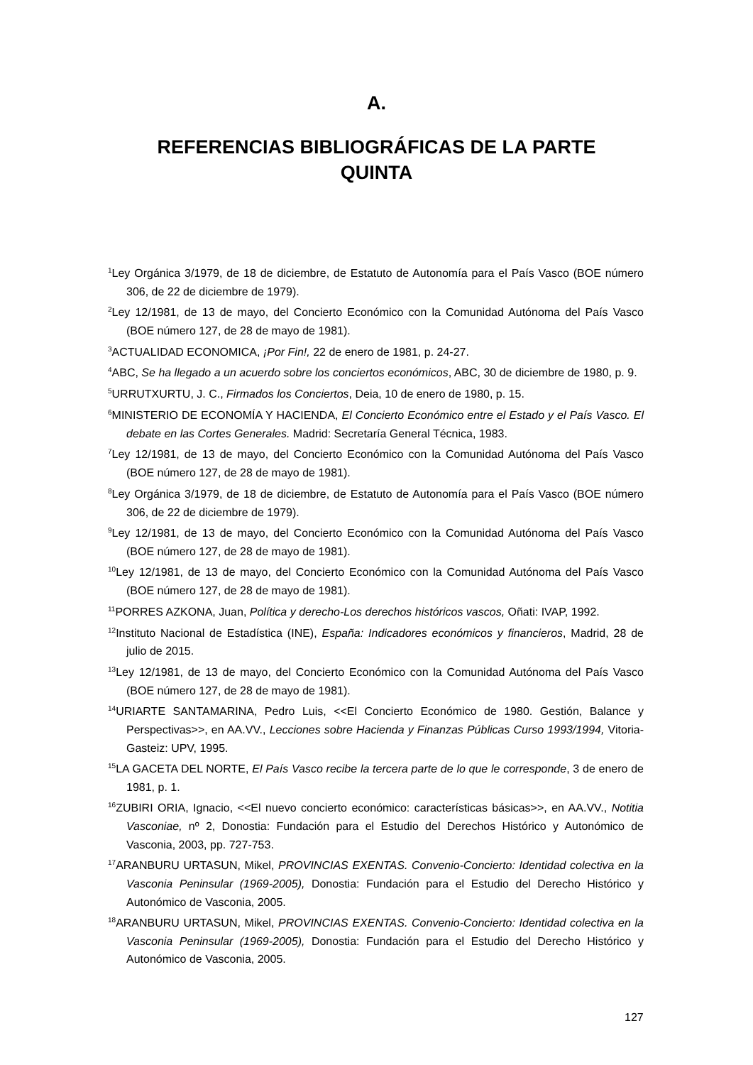A.
REFERENCIAS BIBLIOGRÁFICAS DE LA PARTE QUINTA
<sup>1</sup> Ley Orgánica 3/1979, de 18 de diciembre, de Estatuto de Autonomía para el País Vasco (BOE número 306, de 22 de diciembre de 1979).
<sup>2</sup> Ley 12/1981, de 13 de mayo, del Concierto Económico con la Comunidad Autónoma del País Vasco (BOE número 127, de 28 de mayo de 1981).
<sup>3</sup> ACTUALIDAD ECONOMICA, ¡Por Fin!, 22 de enero de 1981, p. 24-27.
<sup>4</sup> ABC, Se ha llegado a un acuerdo sobre los conciertos económicos, ABC, 30 de diciembre de 1980, p. 9.
<sup>5</sup> URRUTXURTU, J. C., Firmados los Conciertos, Deia, 10 de enero de 1980, p. 15.
<sup>6</sup> MINISTERIO DE ECONOMÍA Y HACIENDA, El Concierto Económico entre el Estado y el País Vasco. El debate en las Cortes Generales. Madrid: Secretaría General Técnica, 1983.
<sup>7</sup> Ley 12/1981, de 13 de mayo, del Concierto Económico con la Comunidad Autónoma del País Vasco (BOE número 127, de 28 de mayo de 1981).
<sup>8</sup> Ley Orgánica 3/1979, de 18 de diciembre, de Estatuto de Autonomía para el País Vasco (BOE número 306, de 22 de diciembre de 1979).
<sup>9</sup> Ley 12/1981, de 13 de mayo, del Concierto Económico con la Comunidad Autónoma del País Vasco (BOE número 127, de 28 de mayo de 1981).
<sup>10</sup> Ley 12/1981, de 13 de mayo, del Concierto Económico con la Comunidad Autónoma del País Vasco (BOE número 127, de 28 de mayo de 1981).
<sup>11</sup> PORRES AZKONA, Juan, Política y derecho-Los derechos históricos vascos, Oñati: IVAP, 1992.
<sup>12</sup> Instituto Nacional de Estadística (INE), España: Indicadores económicos y financieros, Madrid, 28 de julio de 2015.
<sup>13</sup> Ley 12/1981, de 13 de mayo, del Concierto Económico con la Comunidad Autónoma del País Vasco (BOE número 127, de 28 de mayo de 1981).
<sup>14</sup> URIARTE SANTAMARINA, Pedro Luis, <<El Concierto Económico de 1980. Gestión, Balance y Perspectivas>>, en AA.VV., Lecciones sobre Hacienda y Finanzas Públicas Curso 1993/1994, Vitoria-Gasteiz: UPV, 1995.
<sup>15</sup> LA GACETA DEL NORTE, El País Vasco recibe la tercera parte de lo que le corresponde, 3 de enero de 1981, p. 1.
<sup>16</sup> ZUBIRI ORIA, Ignacio, <<El nuevo concierto económico: características básicas>>, en AA.VV., Notitia Vasconiae, nº 2, Donostia: Fundación para el Estudio del Derechos Histórico y Autonómico de Vasconia, 2003, pp. 727-753.
<sup>17</sup> ARANBURU URTASUN, Mikel, PROVINCIAS EXENTAS. Convenio-Concierto: Identidad colectiva en la Vasconia Peninsular (1969-2005), Donostia: Fundación para el Estudio del Derecho Histórico y Autonómico de Vasconia, 2005.
<sup>18</sup> ARANBURU URTASUN, Mikel, PROVINCIAS EXENTAS. Convenio-Concierto: Identidad colectiva en la Vasconia Peninsular (1969-2005), Donostia: Fundación para el Estudio del Derecho Histórico y Autonómico de Vasconia, 2005.
127